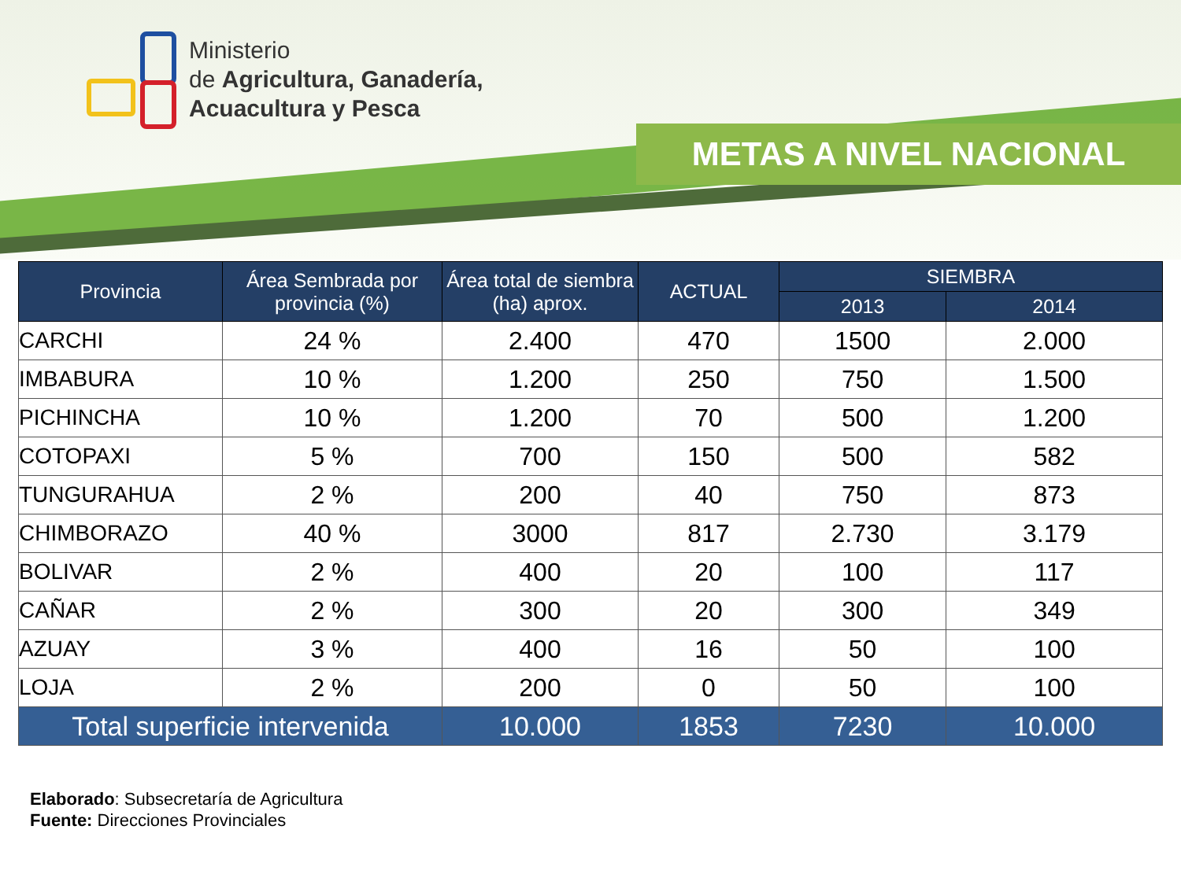Ministerio
de Agricultura, Ganadería,
Acuacultura y Pesca
METAS A NIVEL NACIONAL
| Provincia | Área Sembrada por provincia (%) | Área total de siembra (ha) aprox. | ACTUAL | SIEMBRA | |
| --- | --- | --- | --- | --- | --- |
| | | | | 2013 | 2014 |
| CARCHI | 24 % | 2.400 | 470 | 1500 | 2.000 |
| IMBABURA | 10 % | 1.200 | 250 | 750 | 1.500 |
| PICHINCHA | 10 % | 1.200 | 70 | 500 | 1.200 |
| COTOPAXI | 5 % | 700 | 150 | 500 | 582 |
| TUNGURAHUA | 2 % | 200 | 40 | 750 | 873 |
| CHIMBORAZO | 40 % | 3000 | 817 | 2.730 | 3.179 |
| BOLIVAR | 2 % | 400 | 20 | 100 | 117 |
| CAÑAR | 2 % | 300 | 20 | 300 | 349 |
| AZUAY | 3 % | 400 | 16 | 50 | 100 |
| LOJA | 2 % | 200 | 0 | 50 | 100 |
| Total superficie intervenida | | 10.000 | 1853 | 7230 | 10.000 |
Elaborado: Subsecretaría de Agricultura
Fuente: Direcciones Provinciales